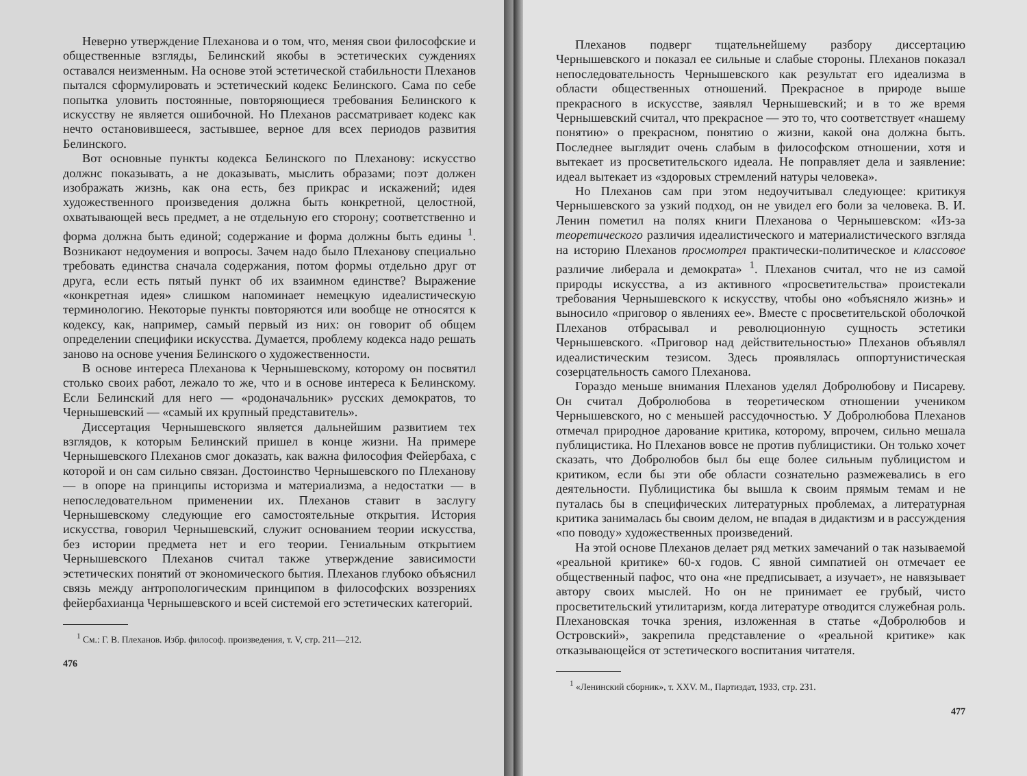Неверно утверждение Плеханова и о том, что, меняя свои философские и общественные взгляды, Белинский якобы в эстетических суждениях оставался неизменным. На основе этой эстетической стабильности Плеханов пытался сформулировать и эстетический кодекс Белинского. Сама по себе попытка уловить постоянные, повторяющиеся требования Белинского к искусству не является ошибочной. Но Плеханов рассматривает кодекс как нечто остановившееся, застывшее, верное для всех периодов развития Белинского.
Вот основные пункты кодекса Белинского по Плеханову: искусство должнс показывать, а не доказывать, мыслить образами; поэт должен изображать жизнь, как она есть, без прикрас и искажений; идея художественного произведения должна быть конкретной, целостной, охватывающей весь предмет, а не отдельную его сторону; соответственно и форма должна быть единой; содержание и форма должны быть едины <sup>1</sup>. Возникают недоумения и вопросы. Зачем надо было Плеханову специально требовать единства сначала содержания, потом формы отдельно друг от друга, если есть пятый пункт об их взаимном единстве? Выражение «конкретная идея» слишком напоминает немецкую идеалистическую терминологию. Некоторые пункты повторяются или вообще не относятся к кодексу, как, например, самый первый из них: он говорит об общем определении специфики искусства. Думается, проблему кодекса надо решать заново на основе учения Белинского о художественности.
В основе интереса Плеханова к Чернышевскому, которому он посвятил столько своих работ, лежало то же, что и в основе интереса к Белинскому. Если Белинский для него — «родоначальник» русских демократов, то Чернышевский — «самый их крупный представитель».
Диссертация Чернышевского является дальнейшим развитием тех взглядов, к которым Белинский пришел в конце жизни. На примере Чернышевского Плеханов смог доказать, как важна философия Фейербаха, с которой и он сам сильно связан. Достоинство Чернышевского по Плеханову — в опоре на принципы историзма и материализма, а недостатки — в непоследовательном применении их. Плеханов ставит в заслугу Чернышевскому следующие его самостоятельные открытия. История искусства, говорил Чернышевский, служит основанием теории искусства, без истории предмета нет и его теории. Гениальным открытием Чернышевского Плеханов считал также утверждение зависимости эстетических понятий от экономического бытия. Плеханов глубоко объяснил связь между антропологическим принципом в философских воззрениях фейербахианца Чернышевского и всей системой его эстетических категорий.
<sup>1</sup> См.: Г. В. Плеханов. Избр. философ. произведения, т. V, стр. 211—212.
476
Плеханов подверг тщательнейшему разбору диссертацию Чернышевского и показал ее сильные и слабые стороны. Плеханов показал непоследовательность Чернышевского как результат его идеализма в области общественных отношений. Прекрасное в природе выше прекрасного в искусстве, заявлял Чернышевский; и в то же время Чернышевский считал, что прекрасное — это то, что соответствует «нашему понятию» о прекрасном, понятию о жизни, какой она должна быть. Последнее выглядит очень слабым в философском отношении, хотя и вытекает из просветительского идеала. Не поправляет дела и заявление: идеал вытекает из «здоровых стремлений натуры человека».
Но Плеханов сам при этом недоучитывал следующее: критикуя Чернышевского за узкий подход, он не увидел его боли за человека. В. И. Ленин пометил на полях книги Плеханова о Чернышевском: «Из-за теоретического различия идеалистического и материалистического взгляда на историю Плеханов просмотрел практически-политическое и классовое различие либерала и демократа» <sup>1</sup>. Плеханов считал, что не из самой природы искусства, а из активного «просветительства» проистекали требования Чернышевского к искусству, чтобы оно «объясняло жизнь» и выносило «приговор о явлениях ее». Вместе с просветительской оболочкой Плеханов отбрасывал и революционную сущность эстетики Чернышевского. «Приговор над действительностью» Плеханов объявлял идеалистическим тезисом. Здесь проявлялась оппортунистическая созерцательность самого Плеханова.
Гораздо меньше внимания Плеханов уделял Добролюбову и Писареву. Он считал Добролюбова в теоретическом отношении учеником Чернышевского, но с меньшей рассудочностью. У Добролюбова Плеханов отмечал природное дарование критика, которому, впрочем, сильно мешала публицистика. Но Плеханов вовсе не против публицистики. Он только хочет сказать, что Добролюбов был бы еще более сильным публицистом и критиком, если бы эти обе области сознательно размежевались в его деятельности. Публицистика бы вышла к своим прямым темам и не путалась бы в специфических литературных проблемах, а литературная критика занималась бы своим делом, не впадая в дидактизм и в рассуждения «по поводу» художественных произведений.
На этой основе Плеханов делает ряд метких замечаний о так называемой «реальной критике» 60-х годов. С явной симпатией он отмечает ее общественный пафос, что она «не предписывает, а изучает», не навязывает автору своих мыслей. Но он не принимает ее грубый, чисто просветительский утилитаризм, когда литературе отводится служебная роль. Плехановская точка зрения, изложенная в статье «Добролюбов и Островский», закрепила представление о «реальной критике» как отказывающейся от эстетического воспитания читателя.
<sup>1</sup> «Ленинский сборник», т. XXV. М., Партиздат, 1933, стр. 231.
477